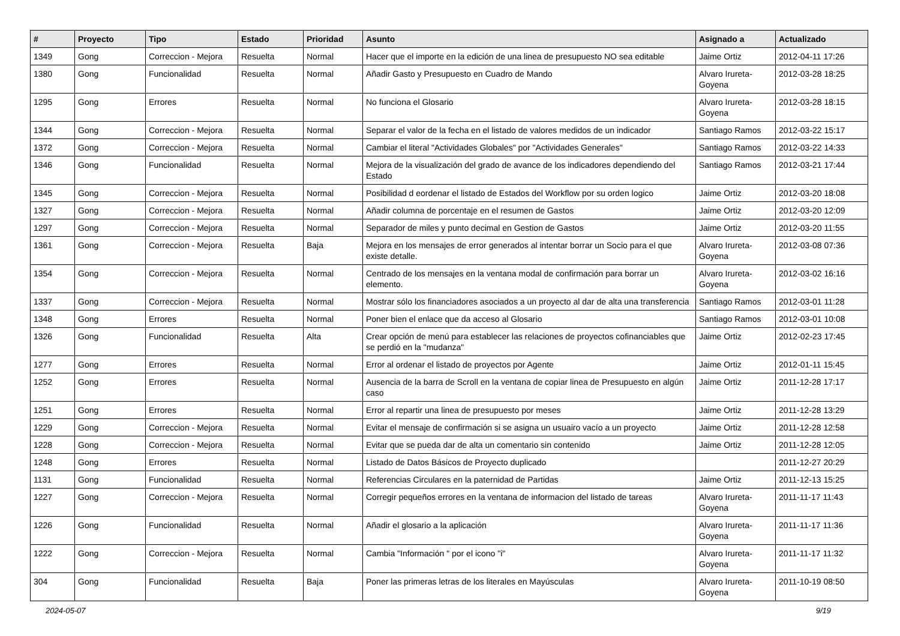| # | Proyecto | Tipo | Estado | Prioridad | Asunto | Asignado a | Actualizado |
| --- | --- | --- | --- | --- | --- | --- | --- |
| 1349 | Gong | Correccion - Mejora | Resuelta | Normal | Hacer que el importe en la edición de una linea de presupuesto NO sea editable | Jaime Ortiz | 2012-04-11 17:26 |
| 1380 | Gong | Funcionalidad | Resuelta | Normal | Añadir Gasto y Presupuesto en Cuadro de Mando | Alvaro Irureta-Goyena | 2012-03-28 18:25 |
| 1295 | Gong | Errores | Resuelta | Normal | No funciona el Glosario | Alvaro Irureta-Goyena | 2012-03-28 18:15 |
| 1344 | Gong | Correccion - Mejora | Resuelta | Normal | Separar el valor de la fecha en el listado de valores medidos de un indicador | Santiago Ramos | 2012-03-22 15:17 |
| 1372 | Gong | Correccion - Mejora | Resuelta | Normal | Cambiar el literal "Actividades Globales" por "Actividades Generales" | Santiago Ramos | 2012-03-22 14:33 |
| 1346 | Gong | Funcionalidad | Resuelta | Normal | Mejora de la visualización del grado de avance de los indicadores dependiendo del Estado | Santiago Ramos | 2012-03-21 17:44 |
| 1345 | Gong | Correccion - Mejora | Resuelta | Normal | Posibilidad d eordenar el listado de Estados del Workflow por su orden logico | Jaime Ortiz | 2012-03-20 18:08 |
| 1327 | Gong | Correccion - Mejora | Resuelta | Normal | Añadir columna de porcentaje en el resumen de Gastos | Jaime Ortiz | 2012-03-20 12:09 |
| 1297 | Gong | Correccion - Mejora | Resuelta | Normal | Separador de miles y punto decimal en Gestion de Gastos | Jaime Ortiz | 2012-03-20 11:55 |
| 1361 | Gong | Correccion - Mejora | Resuelta | Baja | Mejora en los mensajes de error generados al intentar borrar un Socio para el que existe detalle. | Alvaro Irureta-Goyena | 2012-03-08 07:36 |
| 1354 | Gong | Correccion - Mejora | Resuelta | Normal | Centrado de los mensajes en la ventana modal de confirmación para borrar un elemento. | Alvaro Irureta-Goyena | 2012-03-02 16:16 |
| 1337 | Gong | Correccion - Mejora | Resuelta | Normal | Mostrar sólo los financiadores asociados a un proyecto al dar de alta una transferencia | Santiago Ramos | 2012-03-01 11:28 |
| 1348 | Gong | Errores | Resuelta | Normal | Poner bien el enlace que da acceso al Glosario | Santiago Ramos | 2012-03-01 10:08 |
| 1326 | Gong | Funcionalidad | Resuelta | Alta | Crear opción de menú para establecer las relaciones de proyectos cofinanciables que se perdió en la "mudanza" | Jaime Ortiz | 2012-02-23 17:45 |
| 1277 | Gong | Errores | Resuelta | Normal | Error al ordenar el listado de proyectos por Agente | Jaime Ortiz | 2012-01-11 15:45 |
| 1252 | Gong | Errores | Resuelta | Normal | Ausencia de la barra de Scroll en la ventana de copiar linea de Presupuesto en algún caso | Jaime Ortiz | 2011-12-28 17:17 |
| 1251 | Gong | Errores | Resuelta | Normal | Error al repartir una linea de presupuesto por meses | Jaime Ortiz | 2011-12-28 13:29 |
| 1229 | Gong | Correccion - Mejora | Resuelta | Normal | Evitar el mensaje de confirmación si se asigna un usuairo vacío a un proyecto | Jaime Ortiz | 2011-12-28 12:58 |
| 1228 | Gong | Correccion - Mejora | Resuelta | Normal | Evitar que se pueda dar de alta un comentario sin contenido | Jaime Ortiz | 2011-12-28 12:05 |
| 1248 | Gong | Errores | Resuelta | Normal | Listado de Datos Básicos de Proyecto duplicado | | 2011-12-27 20:29 |
| 1131 | Gong | Funcionalidad | Resuelta | Normal | Referencias Circulares en la paternidad de Partidas | Jaime Ortiz | 2011-12-13 15:25 |
| 1227 | Gong | Correccion - Mejora | Resuelta | Normal | Corregir pequeños errores en la ventana de informacion del listado de tareas | Alvaro Irureta-Goyena | 2011-11-17 11:43 |
| 1226 | Gong | Funcionalidad | Resuelta | Normal | Añadir el glosario a la aplicación | Alvaro Irureta-Goyena | 2011-11-17 11:36 |
| 1222 | Gong | Correccion - Mejora | Resuelta | Normal | Cambia "Información " por el icono "i" | Alvaro Irureta-Goyena | 2011-11-17 11:32 |
| 304 | Gong | Funcionalidad | Resuelta | Baja | Poner las primeras letras de los literales en Mayúsculas | Alvaro Irureta-Goyena | 2011-10-19 08:50 |
2024-05-07 9/19